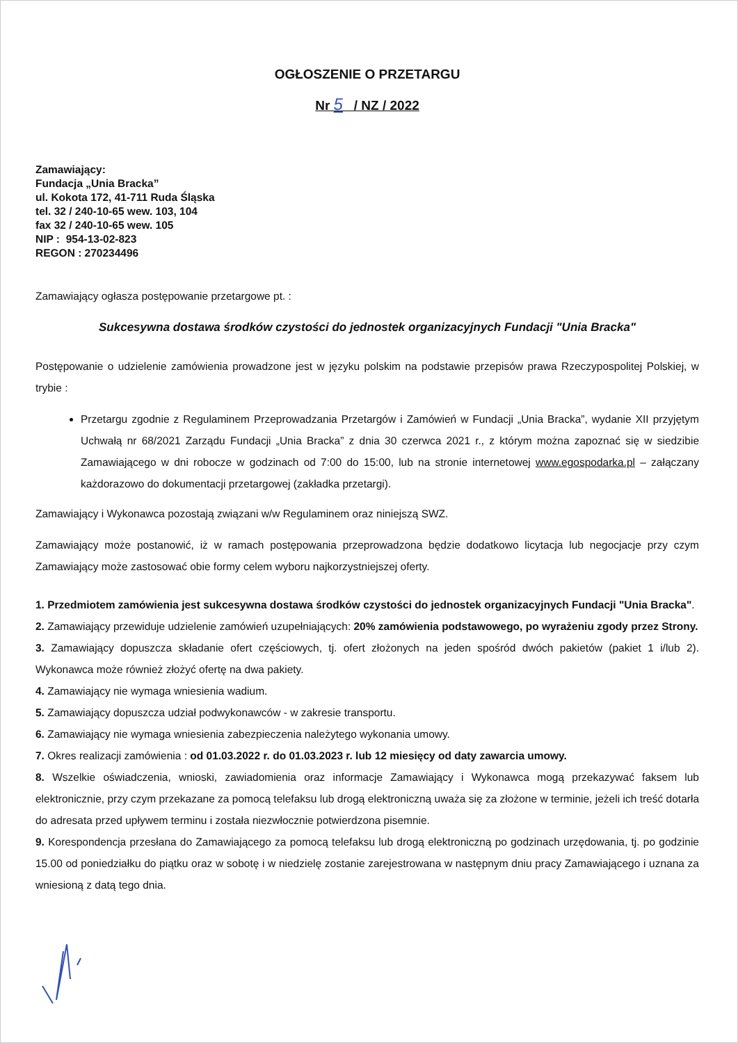OGŁOSZENIE O PRZETARGU
Nr 5 / NZ / 2022
Zamawiający:
Fundacja „Unia Bracka”
ul. Kokota 172, 41-711 Ruda Śląska
tel. 32 / 240-10-65 wew. 103, 104
fax 32 / 240-10-65 wew. 105
NIP : 954-13-02-823
REGON : 270234496
Zamawiający ogłasza postępowanie przetargowe pt. :
Sukcesywna dostawa środków czystości do jednostek organizacyjnych Fundacji "Unia Bracka"
Postępowanie o udzielenie zamówienia prowadzone jest w języku polskim na podstawie przepisów prawa Rzeczypospolitej Polskiej, w trybie :
Przetargu zgodnie z Regulaminem Przeprowadzania Przetargów i Zamówień w Fundacji „Unia Bracka”, wydanie XII przyjętym Uchwałą nr 68/2021 Zarządu Fundacji „Unia Bracka” z dnia 30 czerwca 2021 r., z którym można zapoznać się w siedzibie Zamawiającego w dni robocze w godzinach od 7:00 do 15:00, lub na stronie internetowej www.egospodarka.pl – załączany każdorazowo do dokumentacji przetargowej (zakładka przetargi).
Zamawiający i Wykonawca pozostają związani w/w Regulaminem oraz niniejszą SWZ.
Zamawiający może postanowić, iż w ramach postępowania przeprowadzona będzie dodatkowo licytacja lub negocjacje przy czym Zamawiający może zastosować obie formy celem wyboru najkorzystniejszej oferty.
1. Przedmiotem zamówienia jest sukcesywna dostawa środków czystości do jednostek organizacyjnych Fundacji "Unia Bracka".
2. Zamawiający przewiduje udzielenie zamówień uzupełniających: 20% zamówienia podstawowego, po wyrażeniu zgody przez Strony.
3. Zamawiający dopuszcza składanie ofert częściowych, tj. ofert złożonych na jeden spośród dwóch pakietów (pakiet 1 i/lub 2). Wykonawca może również złożyć ofertę na dwa pakiety.
4. Zamawiający nie wymaga wniesienia wadium.
5. Zamawiający dopuszcza udział podwykonawców - w zakresie transportu.
6. Zamawiający nie wymaga wniesienia zabezpieczenia należytego wykonania umowy.
7. Okres realizacji zamówienia : od 01.03.2022 r. do 01.03.2023 r. lub 12 miesięcy od daty zawarcia umowy.
8. Wszelkie oświadczenia, wnioski, zawiadomienia oraz informacje Zamawiający i Wykonawca mogą przekazywać faksem lub elektronicznie, przy czym przekazane za pomocą telefaksu lub drogą elektroniczną uważa się za złożone w terminie, jeżeli ich treść dotarła do adresata przed upływem terminu i została niezwłocznie potwierdzona pisemnie.
9. Korespondencja przesłana do Zamawiającego za pomocą telefaksu lub drogą elektroniczną po godzinach urzędowania, tj. po godzinie 15.00 od poniedziałku do piątku oraz w sobotę i w niedzielę zostanie zarejestrowana w następnym dniu pracy Zamawiającego i uznana za wniesioną z datą tego dnia.